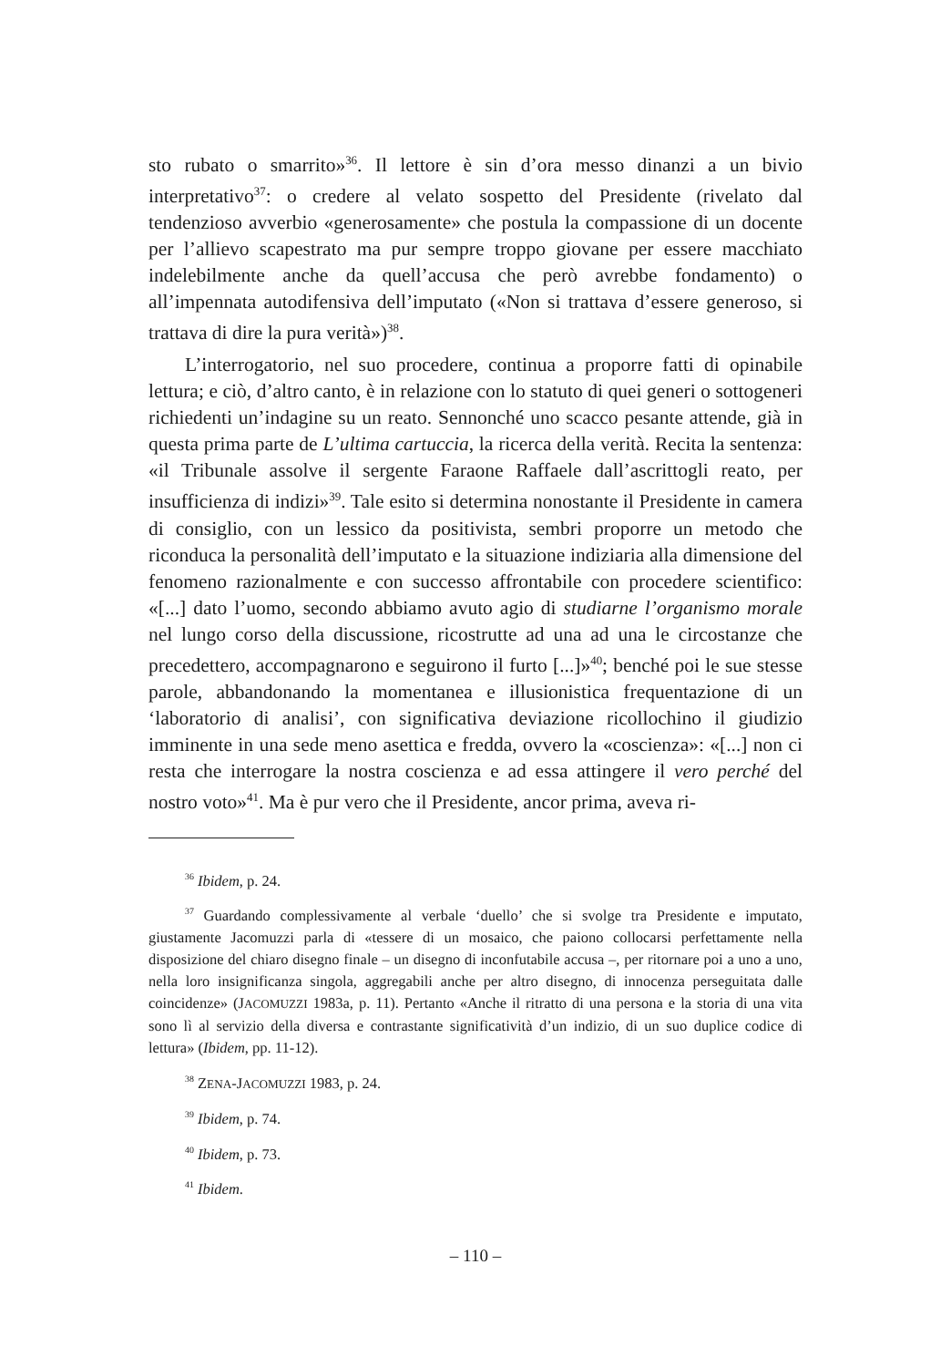sto rubato o smarrito»<sup>36</sup>. Il lettore è sin d’ora messo dinanzi a un bivio interpretativo<sup>37</sup>: o credere al velato sospetto del Presidente (rivelato dal tendenzioso avverbio «generosamente» che postula la compassione di un docente per l’allievo scapestrato ma pur sempre troppo giovane per essere macchiato indelebilmente anche da quell’accusa che però avrebbe fondamento) o all’impennata autodifensiva dell’imputato («Non si trattava d’essere generoso, si trattava di dire la pura verità»)<sup>38</sup>.
L’interrogatorio, nel suo procedere, continua a proporre fatti di opinabile lettura; e ciò, d’altro canto, è in relazione con lo statuto di quei generi o sottogeneri richiedenti un’indagine su un reato. Sennonché uno scacco pesante attende, già in questa prima parte de L’ultima cartuccia, la ricerca della verità. Recita la sentenza: «il Tribunale assolve il sergente Faraone Raffaele dall’ascrittogli reato, per insufficienza di indizi»<sup>39</sup>. Tale esito si determina nonostante il Presidente in camera di consiglio, con un lessico da positivista, sembri proporre un metodo che riconduca la personalità dell’imputato e la situazione indiziaria alla dimensione del fenomeno razionalmente e con successo affrontabile con procedere scientifico: «[...] dato l’uomo, secondo abbiamo avuto agio di studiarne l’organismo morale nel lungo corso della discussione, ricostrutte ad una ad una le circostanze che precedettero, accompagnarono e seguirono il furto [...]»<sup>40</sup>; benché poi le sue stesse parole, abbandonando la momentanea e illusionistica frequentazione di un ‘laboratorio di analisi’, con significativa deviazione ricollochino il giudizio imminente in una sede meno asettica e fredda, ovvero la «coscienza»: «[...] non ci resta che interrogare la nostra coscienza e ad essa attingere il vero perché del nostro voto»<sup>41</sup>. Ma è pur vero che il Presidente, ancor prima, aveva ri-
<sup>36</sup> Ibidem, p. 24.
<sup>37</sup> Guardando complessivamente al verbale ‘duello’ che si svolge tra Presidente e imputato, giustamente Jacomuzzi parla di «tessere di un mosaico, che paiono collocarsi perfettamente nella disposizione del chiaro disegno finale – un disegno di inconfutabile accusa –, per ritornare poi a uno a uno, nella loro insignificanza singola, aggregabili anche per altro disegno, di innocenza perseguitata dalle coincidenze» (JACOMUZZI 1983a, p. 11). Pertanto «Anche il ritratto di una persona e la storia di una vita sono lì al servizio della diversa e contrastante significatività d’un indizio, di un suo duplice codice di lettura» (Ibidem, pp. 11-12).
<sup>38</sup> ZENA-JACOMUZZI 1983, p. 24.
<sup>39</sup> Ibidem, p. 74.
<sup>40</sup> Ibidem, p. 73.
<sup>41</sup> Ibidem.
– 110 –